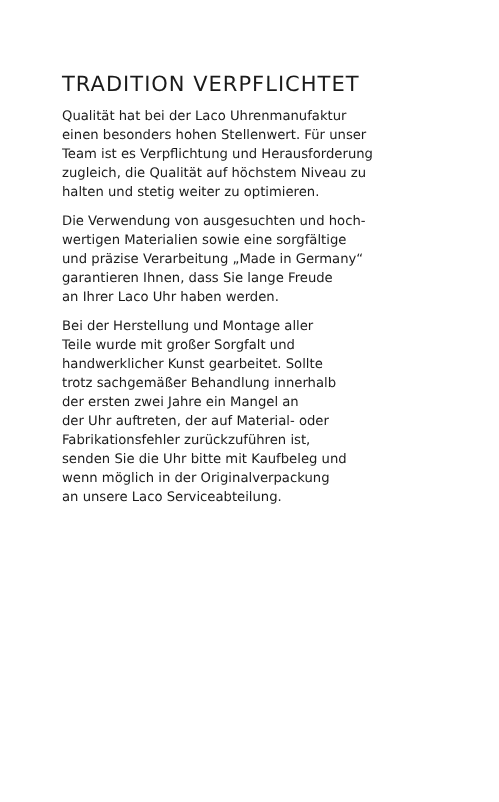TRADITION VERPFLICHTET
Qualität hat bei der Laco Uhrenmanufaktur
einen besonders hohen Stellenwert. Für unser
Team ist es Verpflichtung und Herausforderung
zugleich, die Qualität auf höchstem Niveau zu
halten und stetig weiter zu optimieren.
Die Verwendung von ausgesuchten und hoch-
wertigen Materialien sowie eine sorgfältige
und präzise Verarbeitung „Made in Germany“
garantieren Ihnen, dass Sie lange Freude
an Ihrer Laco Uhr haben werden.
Bei der Herstellung und Montage aller
Teile wurde mit großer Sorgfalt und
handwerklicher Kunst gearbeitet. Sollte
trotz sachgemäßer Behandlung innerhalb
der ersten zwei Jahre ein Mangel an
der Uhr auftreten, der auf Material- oder
Fabrikationsfehler zurückzuführen ist,
senden Sie die Uhr bitte mit Kaufbeleg und
wenn möglich in der Originalverpackung
an unsere Laco Serviceabteilung.